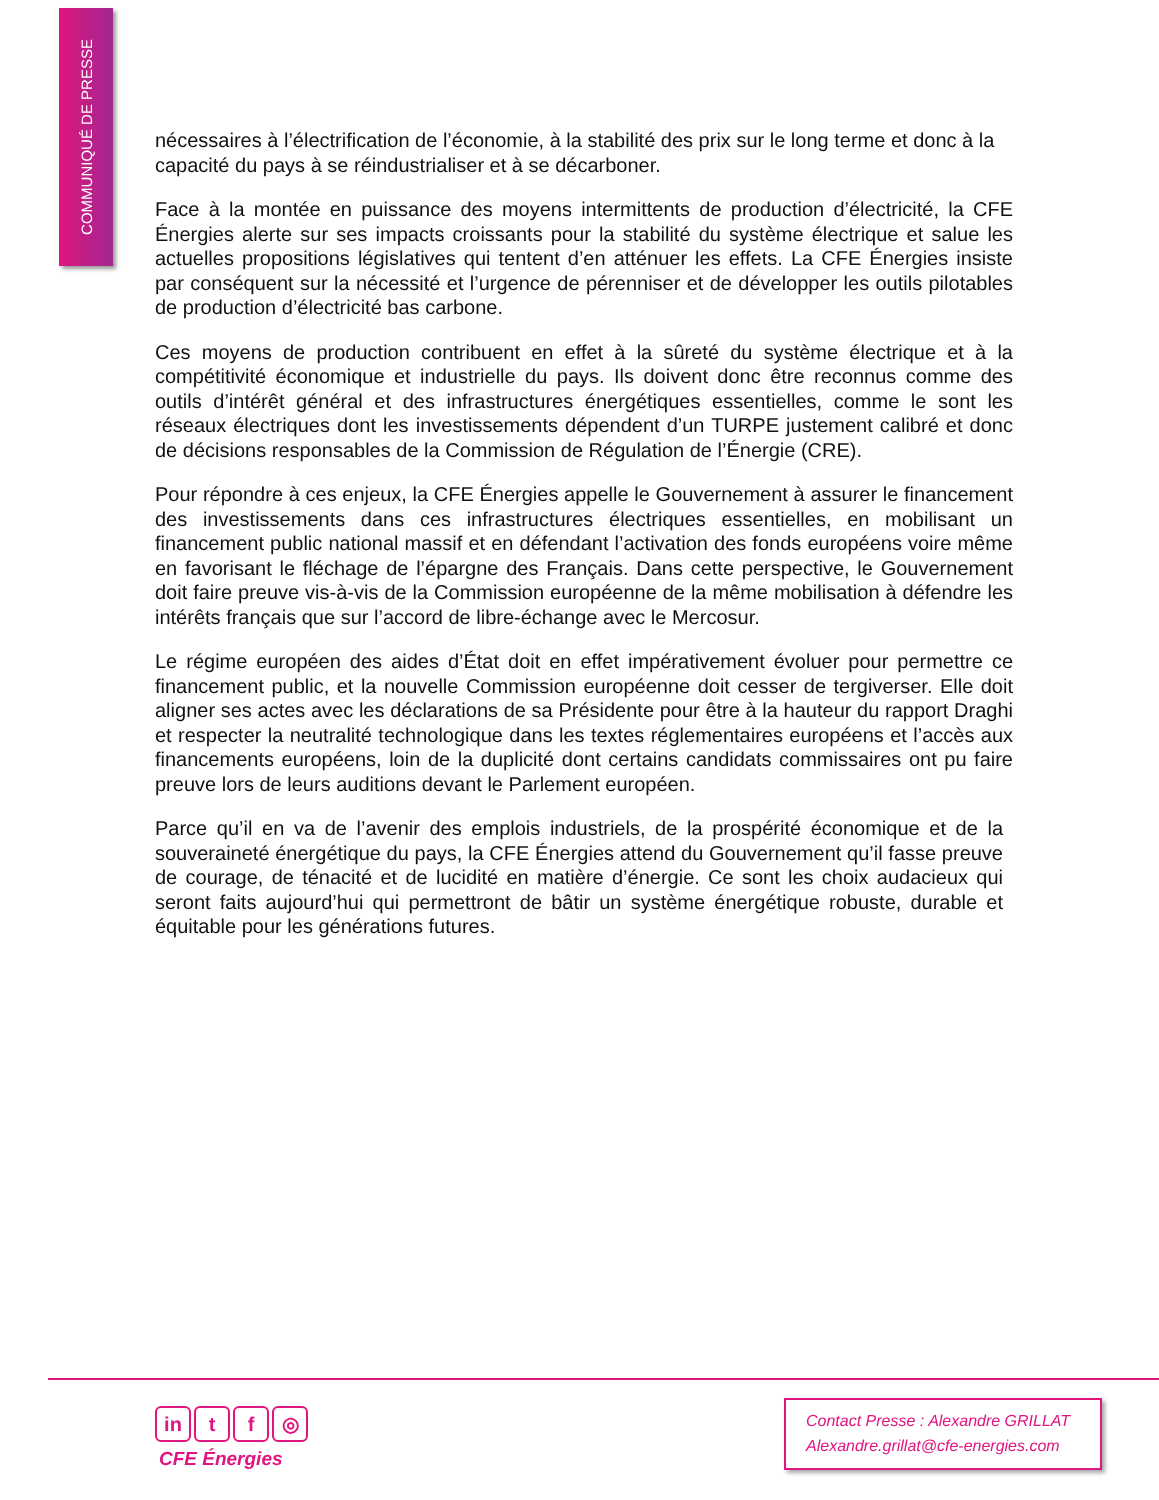COMMUNIQUÉ DE PRESSE
nécessaires à l’électrification de l’économie, à la stabilité des prix sur le long terme et donc à la capacité du pays à se réindustrialiser et à se décarboner.
Face à la montée en puissance des moyens intermittents de production d’électricité, la CFE Énergies alerte sur ses impacts croissants pour la stabilité du système électrique et salue les actuelles propositions législatives qui tentent d’en atténuer les effets. La CFE Énergies insiste par conséquent sur la nécessité et l’urgence de pérenniser et de développer les outils pilotables de production d’électricité bas carbone.
Ces moyens de production contribuent en effet à la sûreté du système électrique et à la compétitivité économique et industrielle du pays. Ils doivent donc être reconnus comme des outils d’intérêt général et des infrastructures énergétiques essentielles, comme le sont les réseaux électriques dont les investissements dépendent d’un TURPE justement calibré et donc de décisions responsables de la Commission de Régulation de l’Énergie (CRE).
Pour répondre à ces enjeux, la CFE Énergies appelle le Gouvernement à assurer le financement des investissements dans ces infrastructures électriques essentielles, en mobilisant un financement public national massif et en défendant l’activation des fonds européens voire même en favorisant le fléchage de l’épargne des Français. Dans cette perspective, le Gouvernement doit faire preuve vis-à-vis de la Commission européenne de la même mobilisation à défendre les intérêts français que sur l’accord de libre-échange avec le Mercosur.
Le régime européen des aides d’État doit en effet impérativement évoluer pour permettre ce financement public, et la nouvelle Commission européenne doit cesser de tergiverser. Elle doit aligner ses actes avec les déclarations de sa Présidente pour être à la hauteur du rapport Draghi et respecter la neutralité technologique dans les textes réglementaires européens et l’accès aux financements européens, loin de la duplicité dont certains candidats commissaires ont pu faire preuve lors de leurs auditions devant le Parlement européen.
Parce qu’il en va de l’avenir des emplois industriels, de la prospérité économique et de la souveraineté énergétique du pays, la CFE Énergies attend du Gouvernement qu’il fasse preuve de courage, de ténacité et de lucidité en matière d’énergie. Ce sont les choix audacieux qui seront faits aujourd’hui qui permettront de bâtir un système énergétique robuste, durable et équitable pour les générations futures.
in t f ◎
CFE Énergies
Contact Presse : Alexandre GRILLAT
Alexandre.grillat@cfe-energies.com